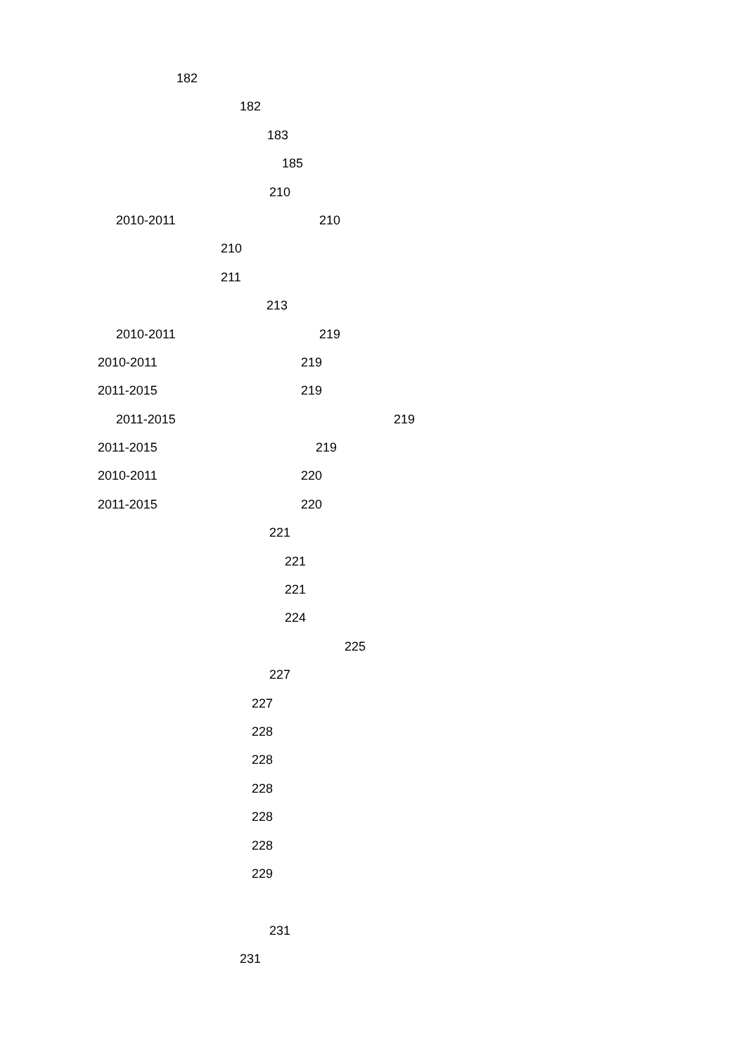182
182
183
185
210
2010-2011 210
210
211
213
2010-2011 219
2010-2011 219
2011-2015 219
2011-2015 219
2011-2015 219
2010-2011 220
2011-2015 220
221
221
221
224
225
227
227
228
228
228
228
228
229
231
231